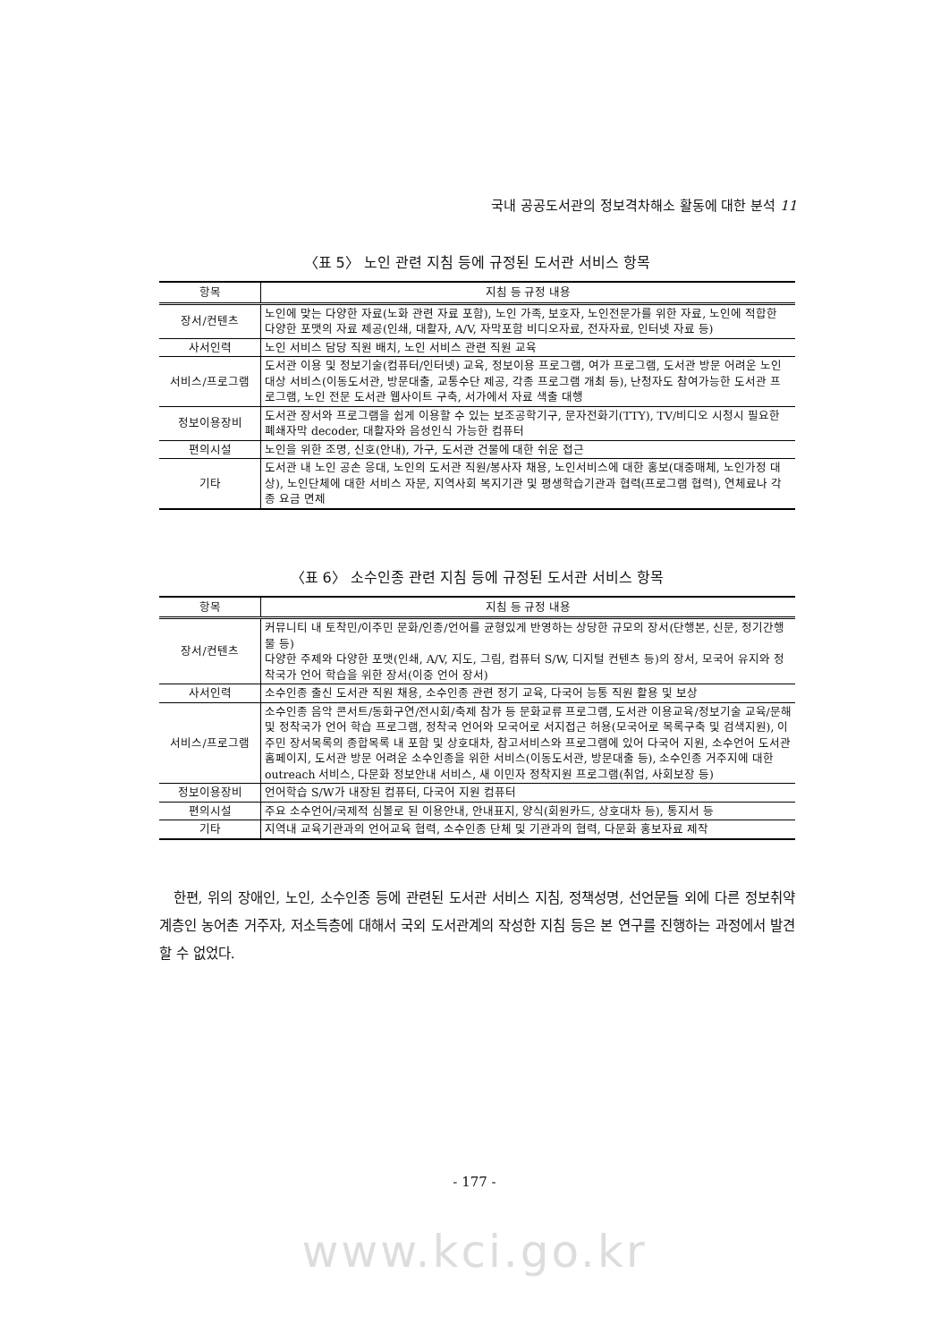국내 공공도서관의 정보격차해소 활동에 대한 분석 11
〈표 5〉 노인 관련 지침 등에 규정된 도서관 서비스 항목
| 항목 | 지침 등 규정 내용 |
| --- | --- |
| 장서/컨텐츠 | 노인에 맞는 다양한 자료(노화 관련 자료 포함), 노인 가족, 보호자, 노인전문가를 위한 자료, 노인에 적합한 다양한 포맷의 자료 제공(인쇄, 대활자, A/V, 자막포함 비디오자료, 전자자료, 인터넷 자료 등) |
| 사서인력 | 노인 서비스 담당 직원 배치, 노인 서비스 관련 직원 교육 |
| 서비스/프로그램 | 도서관 이용 및 정보기술(컴퓨터/인터넷) 교육, 정보이용 프로그램, 여가 프로그램, 도서관 방문 어려운 노인대상 서비스(이동도서관, 방문대출, 교통수단 제공, 각종 프로그램 개최 등), 난청자도 참여가능한 도서관 프로그램, 노인 전문 도서관 웹사이트 구축, 서가에서 자료 색출 대행 |
| 정보이용장비 | 도서관 장서와 프로그램을 쉽게 이용할 수 있는 보조공학기구, 문자전화기(TTY), TV/비디오 시청시 필요한 폐쇄자막 decoder, 대활자와 음성인식 가능한 컴퓨터 |
| 편의시설 | 노인을 위한 조명, 신호(안내), 가구, 도서관 건물에 대한 쉬운 접근 |
| 기타 | 도서관 내 노인 공손 응대, 노인의 도서관 직원/봉사자 채용, 노인서비스에 대한 홍보(대중매체, 노인가정 대상), 노인단체에 대한 서비스 자문, 지역사회 복지기관 및 평생학습기관과 협력(프로그램 협력), 연체료나 각종 요금 면제 |
〈표 6〉 소수인종 관련 지침 등에 규정된 도서관 서비스 항목
| 항목 | 지침 등 규정 내용 |
| --- | --- |
| 장서/컨텐츠 | 커뮤니티 내 토착민/이주민 문화/인종/언어를 균형있게 반영하는 상당한 규모의 장서(단행본, 신문, 정기간행물 등) 다양한 주제와 다양한 포맷(인쇄, A/V, 지도, 그림, 컴퓨터 S/W, 디지털 컨텐츠 등)의 장서, 모국어 유지와 정착국가 언어 학습을 위한 장서(이중 언어 장서) |
| 사서인력 | 소수인종 출신 도서관 직원 채용, 소수인종 관련 정기 교육, 다국어 능통 직원 활용 및 보상 |
| 서비스/프로그램 | 소수인종 음악 콘서트/동화구연/전시회/축제 참가 등 문화교류 프로그램, 도서관 이용교육/정보기술 교육/문해 및 정착국가 언어 학습 프로그램, 정착국 언어와 모국어로 서지접근 허용(모국어로 목록구축 및 검색지원), 이주민 장서목록의 종합목록 내 포함 및 상호대차, 참고서비스와 프로그램에 있어 다국어 지원, 소수언어 도서관 홈페이지, 도서관 방문 어려운 소수인종을 위한 서비스(이동도서관, 방문대출 등), 소수인종 거주지에 대한 outreach 서비스, 다문화 정보안내 서비스, 새 이민자 정착지원 프로그램(취업, 사회보장 등) |
| 정보이용장비 | 언어학습 S/W가 내장된 컴퓨터, 다국어 지원 컴퓨터 |
| 편의시설 | 주요 소수언어/국제적 심볼로 된 이용안내, 안내표지, 양식(회원카드, 상호대차 등), 통지서 등 |
| 기타 | 지역내 교육기관과의 언어교육 협력, 소수인종 단체 및 기관과의 협력, 다문화 홍보자료 제작 |
한편, 위의 장애인, 노인, 소수인종 등에 관련된 도서관 서비스 지침, 정책성명, 선언문들 외에 다른 정보취약계층인 농어촌 거주자, 저소득층에 대해서 국외 도서관계의 작성한 지침 등은 본 연구를 진행하는 과정에서 발견할 수 없었다.
- 177 -
www.kci.go.kr